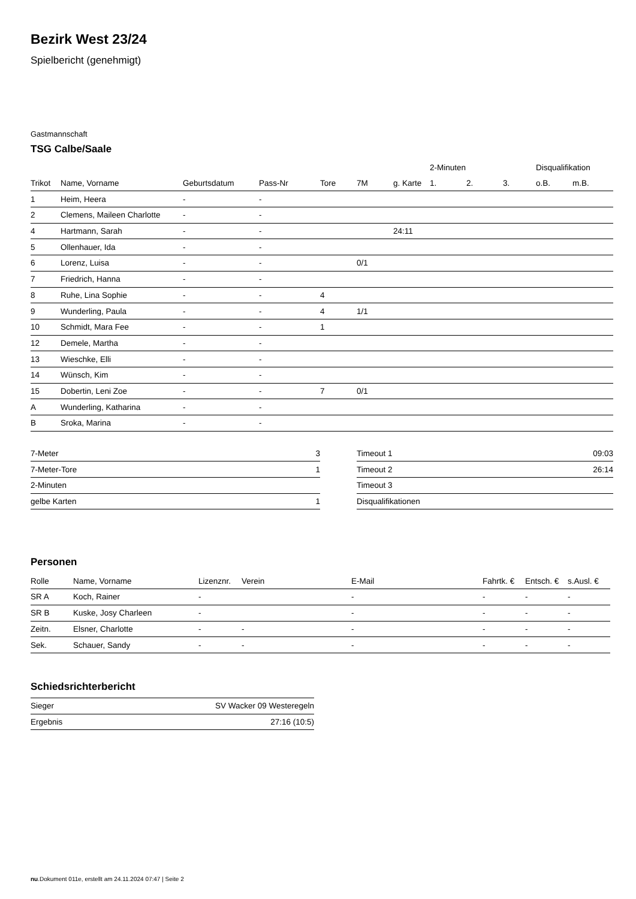Bezirk West 23/24
Spielbericht (genehmigt)
Gastmannschaft
TSG Calbe/Saale
| | | | | | | | 2-Minuten | | | Disqualifikation | |
| --- | --- | --- | --- | --- | --- | --- | --- | --- | --- | --- | --- |
| Trikot | Name, Vorname | Geburtsdatum | Pass-Nr | Tore | 7M | g. Karte | 1. | 2. | 3. | o.B. | m.B. |
| 1 | Heim, Heera | - | - | | | | | | | | |
| 2 | Clemens, Maileen Charlotte | - | - | | | | | | | | |
| 4 | Hartmann, Sarah | - | - | | | 24:11 | | | | | |
| 5 | Ollenhauer, Ida | - | - | | | | | | | | |
| 6 | Lorenz, Luisa | - | - | | 0/1 | | | | | | |
| 7 | Friedrich, Hanna | - | - | | | | | | | | |
| 8 | Ruhe, Lina Sophie | - | - | 4 | | | | | | | |
| 9 | Wunderling, Paula | - | - | 4 | 1/1 | | | | | | |
| 10 | Schmidt, Mara Fee | - | - | 1 | | | | | | | |
| 12 | Demele, Martha | - | - | | | | | | | | |
| 13 | Wieschke, Elli | - | - | | | | | | | | |
| 14 | Wünsch, Kim | - | - | | | | | | | | |
| 15 | Dobertin, Leni Zoe | - | - | 7 | 0/1 | | | | | | |
| A | Wunderling, Katharina | - | - | | | | | | | | |
| B | Sroka, Marina | - | - | | | | | | | | |
| 7-Meter | 3 |
| 7-Meter-Tore | 1 |
| 2-Minuten | |
| gelbe Karten | 1 |
| Timeout 1 | 09:03 |
| Timeout 2 | 26:14 |
| Timeout 3 | |
| Disqualifikationen | |
Personen
| Rolle | Name, Vorname | Lizenznr. | Verein | E-Mail | Fahrtk. € | Entsch. € | s.Ausl. € |
| --- | --- | --- | --- | --- | --- | --- | --- |
| SR A | Koch, Rainer | - | | - | - | - | - |
| SR B | Kuske, Josy Charleen | - | | - | - | - | - |
| Zeitn. | Elsner, Charlotte | - | - | - | - | - | - |
| Sek. | Schauer, Sandy | - | - | - | - | - | - |
Schiedsrichterbericht
| Sieger | SV Wacker 09 Westeregeln |
| Ergebnis | 27:16 (10:5) |
nu.Dokument 011e, erstellt am 24.11.2024 07:47 | Seite 2